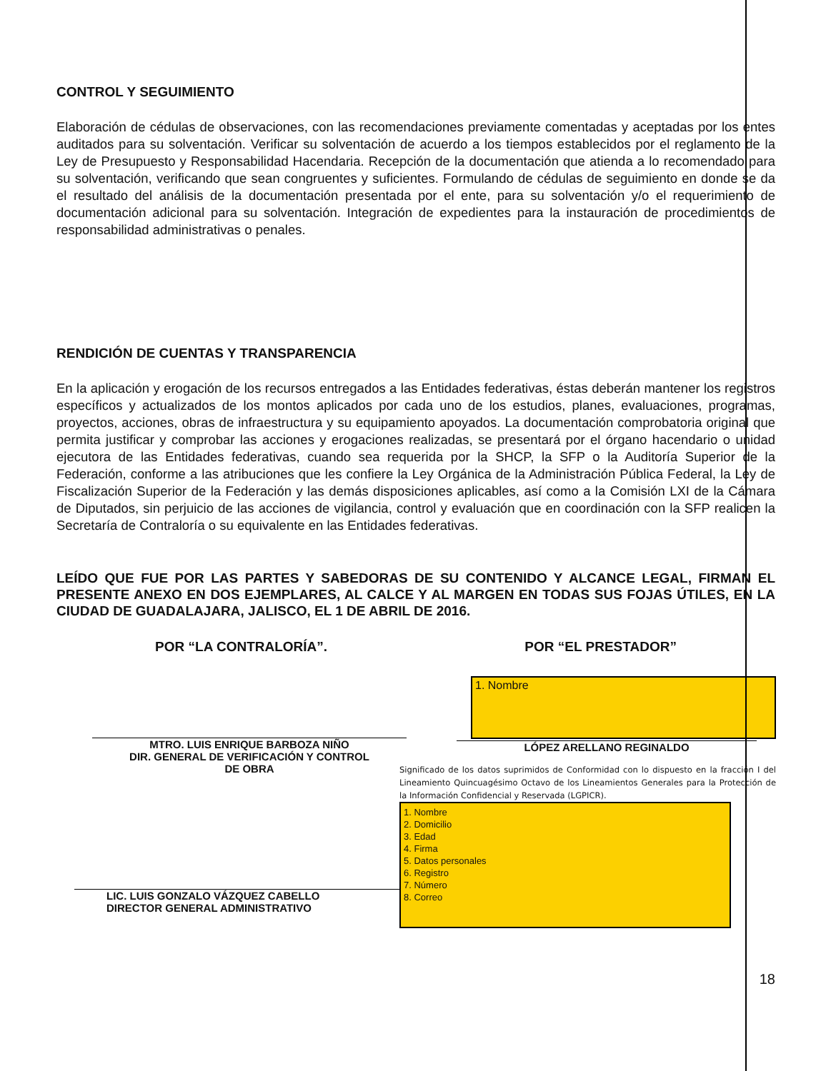CONTROL Y SEGUIMIENTO
Elaboración de cédulas de observaciones, con las recomendaciones previamente comentadas y aceptadas por los entes auditados para su solventación. Verificar su solventación de acuerdo a los tiempos establecidos por el reglamento de la Ley de Presupuesto y Responsabilidad Hacendaria. Recepción de la documentación que atienda a lo recomendado para su solventación, verificando que sean congruentes y suficientes. Formulando de cédulas de seguimiento en donde se da el resultado del análisis de la documentación presentada por el ente, para su solventación y/o el requerimiento de documentación adicional para su solventación. Integración de expedientes para la instauración de procedimientos de responsabilidad administrativas o penales.
RENDICIÓN DE CUENTAS Y TRANSPARENCIA
En la aplicación y erogación de los recursos entregados a las Entidades federativas, éstas deberán mantener los registros específicos y actualizados de los montos aplicados por cada uno de los estudios, planes, evaluaciones, programas, proyectos, acciones, obras de infraestructura y su equipamiento apoyados. La documentación comprobatoria original que permita justificar y comprobar las acciones y erogaciones realizadas, se presentará por el órgano hacendario o unidad ejecutora de las Entidades federativas, cuando sea requerida por la SHCP, la SFP o la Auditoría Superior de la Federación, conforme a las atribuciones que les confiere la Ley Orgánica de la Administración Pública Federal, la Ley de Fiscalización Superior de la Federación y las demás disposiciones aplicables, así como a la Comisión LXI de la Cámara de Diputados, sin perjuicio de las acciones de vigilancia, control y evaluación que en coordinación con la SFP realicen la Secretaría de Contraloría o su equivalente en las Entidades federativas.
LEÍDO QUE FUE POR LAS PARTES Y SABEDORAS DE SU CONTENIDO Y ALCANCE LEGAL, FIRMAN EL PRESENTE ANEXO EN DOS EJEMPLARES, AL CALCE Y AL MARGEN EN TODAS SUS FOJAS ÚTILES, EN LA CIUDAD DE GUADALAJARA, JALISCO, EL 1 DE ABRIL DE 2016.
POR “LA CONTRALORÍA”. POR “EL PRESTADOR”
MTRO. LUIS ENRIQUE BARBOZA NIÑO
DIR. GENERAL DE VERIFICACIÓN Y CONTROL
DE OBRA
LIC. LUIS GONZALO VÁZQUEZ CABELLO
DIRECTOR GENERAL ADMINISTRATIVO
1. Nombre
LÓPEZ ARELLANO REGINALDO
Significado de los datos suprimidos de Conformidad con lo dispuesto en la fracción I del Lineamiento Quincuagésimo Octavo de los Lineamientos Generales para la Protección de la Información Confidencial y Reservada (LGPICR).
1. Nombre
2. Domicilio
3. Edad
4. Firma
5. Datos personales
6. Registro
7. Número
8. Correo
18